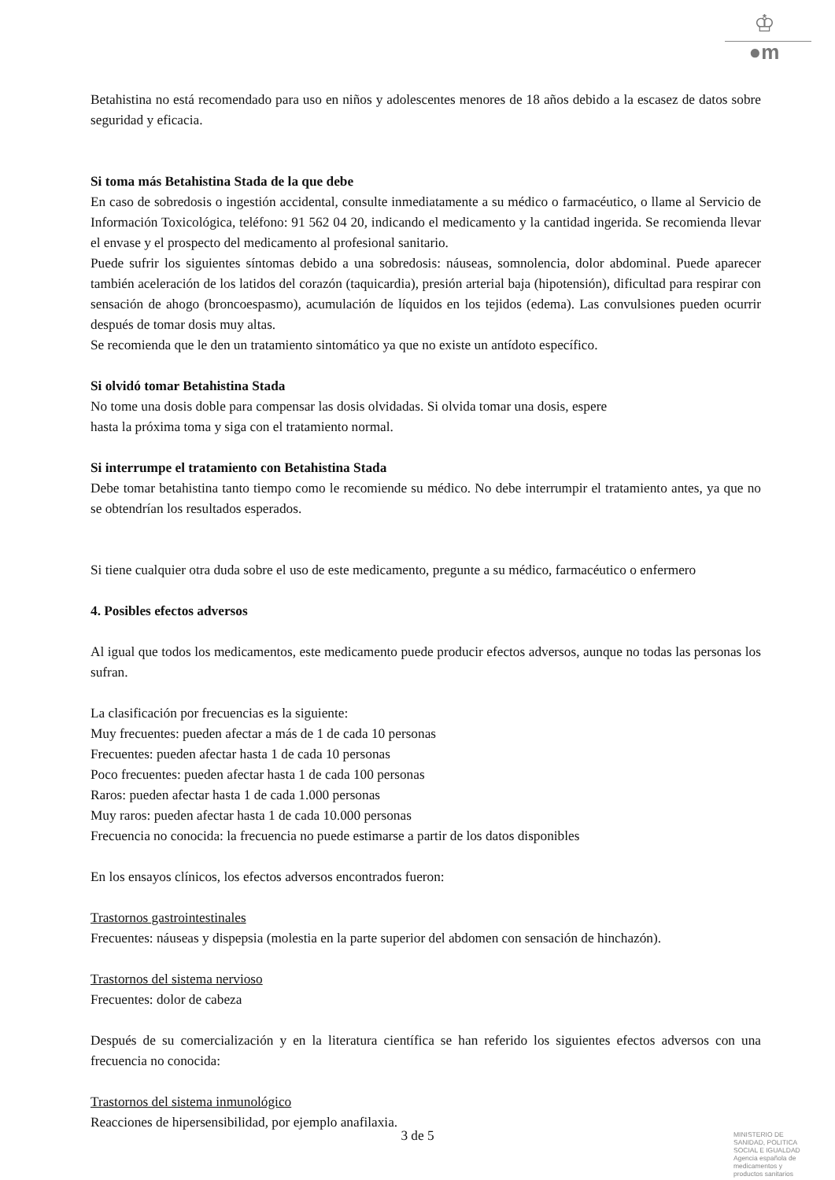♔
●m
Betahistina no está recomendado para uso en niños y adolescentes menores de 18 años debido a la escasez de datos sobre seguridad y eficacia.
Si toma más Betahistina Stada de la que debe
En caso de sobredosis o ingestión accidental, consulte inmediatamente a su médico o farmacéutico, o llame al Servicio de Información Toxicológica, teléfono: 91 562 04 20, indicando el medicamento y la cantidad ingerida. Se recomienda llevar el envase y el prospecto del medicamento al profesional sanitario.
Puede sufrir los siguientes síntomas debido a una sobredosis: náuseas, somnolencia, dolor abdominal. Puede aparecer también aceleración de los latidos del corazón (taquicardia), presión arterial baja (hipotensión), dificultad para respirar con sensación de ahogo (broncoespasmo), acumulación de líquidos en los tejidos (edema). Las convulsiones pueden ocurrir después de tomar dosis muy altas.
Se recomienda que le den un tratamiento sintomático ya que no existe un antídoto específico.
Si olvidó tomar Betahistina Stada
No tome una dosis doble para compensar las dosis olvidadas. Si olvida tomar una dosis, espere
hasta la próxima toma y siga con el tratamiento normal.
Si interrumpe el tratamiento con Betahistina Stada
Debe tomar betahistina tanto tiempo como le recomiende su médico. No debe interrumpir el tratamiento antes, ya que no se obtendrían los resultados esperados.
Si tiene cualquier otra duda sobre el uso de este medicamento, pregunte a su médico, farmacéutico o enfermero
4. Posibles efectos adversos
Al igual que todos los medicamentos, este medicamento puede producir efectos adversos, aunque no todas las personas los sufran.
La clasificación por frecuencias es la siguiente:
Muy frecuentes: pueden afectar a más de 1 de cada 10 personas
Frecuentes: pueden afectar hasta 1 de cada 10 personas
Poco frecuentes: pueden afectar hasta 1 de cada 100 personas
Raros: pueden afectar hasta 1 de cada 1.000 personas
Muy raros: pueden afectar hasta 1 de cada 10.000 personas
Frecuencia no conocida: la frecuencia no puede estimarse a partir de los datos disponibles
En los ensayos clínicos, los efectos adversos encontrados fueron:
Trastornos gastrointestinales
Frecuentes: náuseas y dispepsia (molestia en la parte superior del abdomen con sensación de hinchazón).
Trastornos del sistema nervioso
Frecuentes: dolor de cabeza
Después de su comercialización y en la literatura científica se han referido los siguientes efectos adversos con una frecuencia no conocida:
Trastornos del sistema inmunológico
Reacciones de hipersensibilidad, por ejemplo anafilaxia.
3 de 5
MINISTERIO DE
SANIDAD, POLITICA
SOCIAL E IGUALDAD
Agencia española de
medicamentos y
productos sanitarios